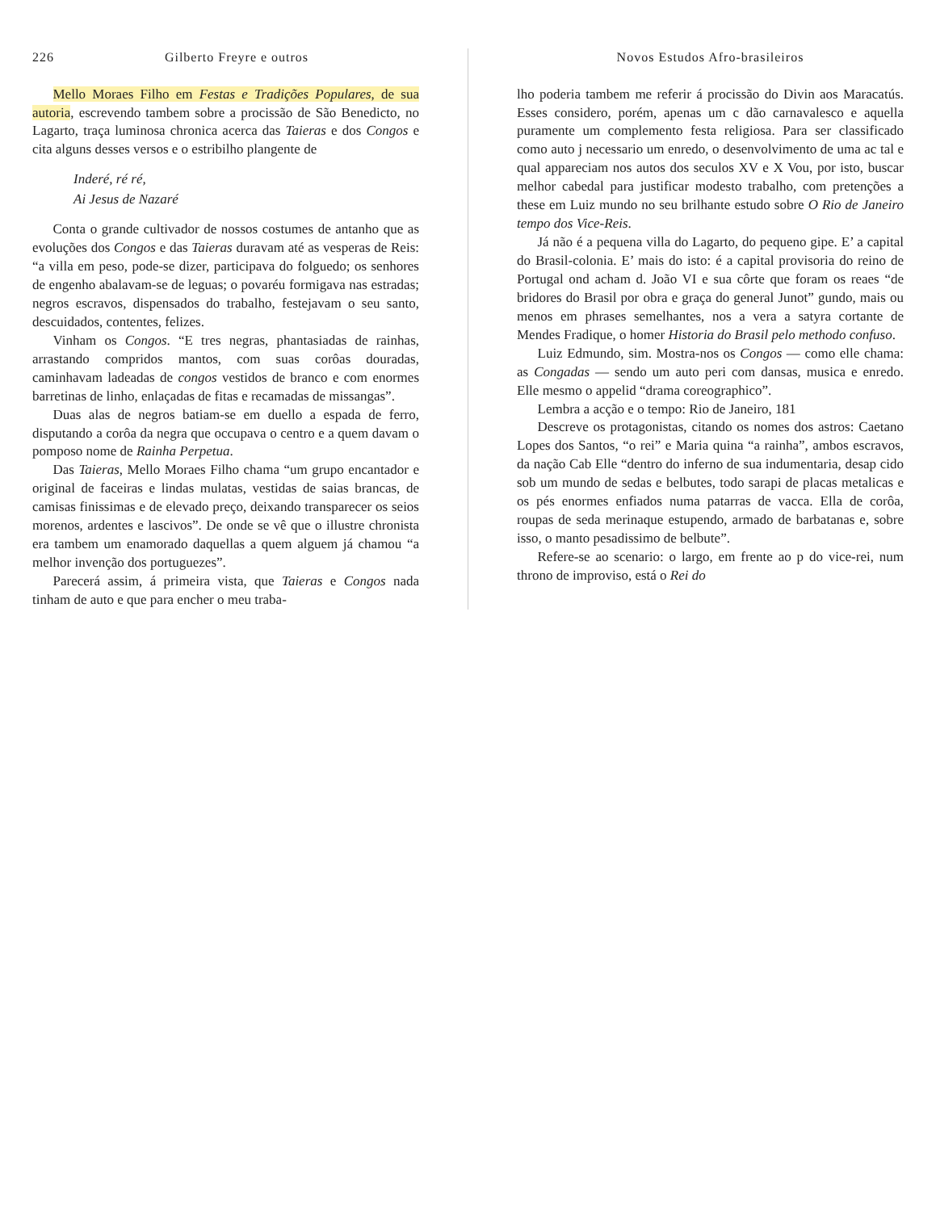226 Gilberto Freyre e outros
Mello Moraes Filho em Festas e Tradições Populares, de sua autoria, escrevendo tambem sobre a procissão de São Benedicto, no Lagarto, traça luminosa chronica acerca das Taieras e dos Congos e cita alguns desses versos e o estribilho plangente de
Inderé, ré ré,
Ai Jesus de Nazaré
Conta o grande cultivador de nossos costumes de antanho que as evoluções dos Congos e das Taieras duravam até as vesperas de Reis: “a villa em peso, pode-se dizer, participava do folguedo; os senhores de engenho abalavam-se de leguas; o povaréu formigava nas estradas; negros escravos, dispensados do trabalho, festejavam o seu santo, descuidados, contentes, felizes.
Vinham os Congos. “E tres negras, phantasiadas de rainhas, arrastando compridos mantos, com suas corôas douradas, caminhavam ladeadas de congos vestidos de branco e com enormes barretinas de linho, enlaçadas de fitas e recamadas de missangas”.
Duas alas de negros batiam-se em duello a espada de ferro, disputando a corôa da negra que occupava o centro e a quem davam o pomposo nome de Rainha Perpetua.
Das Taieras, Mello Moraes Filho chama “um grupo encantador e original de faceiras e lindas mulatas, vestidas de saias brancas, de camisas finissimas e de elevado preço, deixando transparecer os seios morenos, ardentes e lascivos”. De onde se vê que o illustre chronista era tambem um enamorado daquellas a quem alguem já chamou “a melhor invenção dos portuguezes”.
Parecerá assim, á primeira vista, que Taieras e Congos nada tinham de auto e que para encher o meu traba-
Novos Estudos Afro-brasileiros
lho poderia tambem me referir á procissão do Divin aos Maracatús. Esses considero, porém, apenas um c dão carnavalesco e aquella puramente um complemento festa religiosa. Para ser classificado como auto j necessario um enredo, o desenvolvimento de uma ac tal e qual appareciam nos autos dos seculos XV e X Vou, por isto, buscar melhor cabedal para justificar modesto trabalho, com pretenções a these em Luiz mundo no seu brilhante estudo sobre O Rio de Janeiro tempo dos Vice-Reis.
Já não é a pequena villa do Lagarto, do pequeno gipe. E’ a capital do Brasil-colonia. E’ mais do isto: é a capital provisoria do reino de Portugal ond acham d. João VI e sua côrte que foram os reaes “de bridores do Brasil por obra e graça do general Junot” gundo, mais ou menos em phrases semelhantes, nos a vera a satyra cortante de Mendes Fradique, o homer Historia do Brasil pelo methodo confuso.
Luiz Edmundo, sim. Mostra-nos os Congos — como elle chama: as Congadas — sendo um auto peri com dansas, musica e enredo. Elle mesmo o appelid “drama coreographico”.
Lembra a acção e o tempo: Rio de Janeiro, 181
Descreve os protagonistas, citando os nomes dos astros: Caetano Lopes dos Santos, “o rei” e Maria quina “a rainha”, ambos escravos, da nação Cab Elle “dentro do inferno de sua indumentaria, desap cido sob um mundo de sedas e belbutes, todo sarapi de placas metalicas e os pés enormes enfiados numa patarras de vacca. Ella de corôa, roupas de seda merinaque estupendo, armado de barbatanas e, sobre isso, o manto pesadissimo de belbute”.
Refere-se ao scenario: o largo, em frente ao p do vice-rei, num throno de improviso, está o Rei do